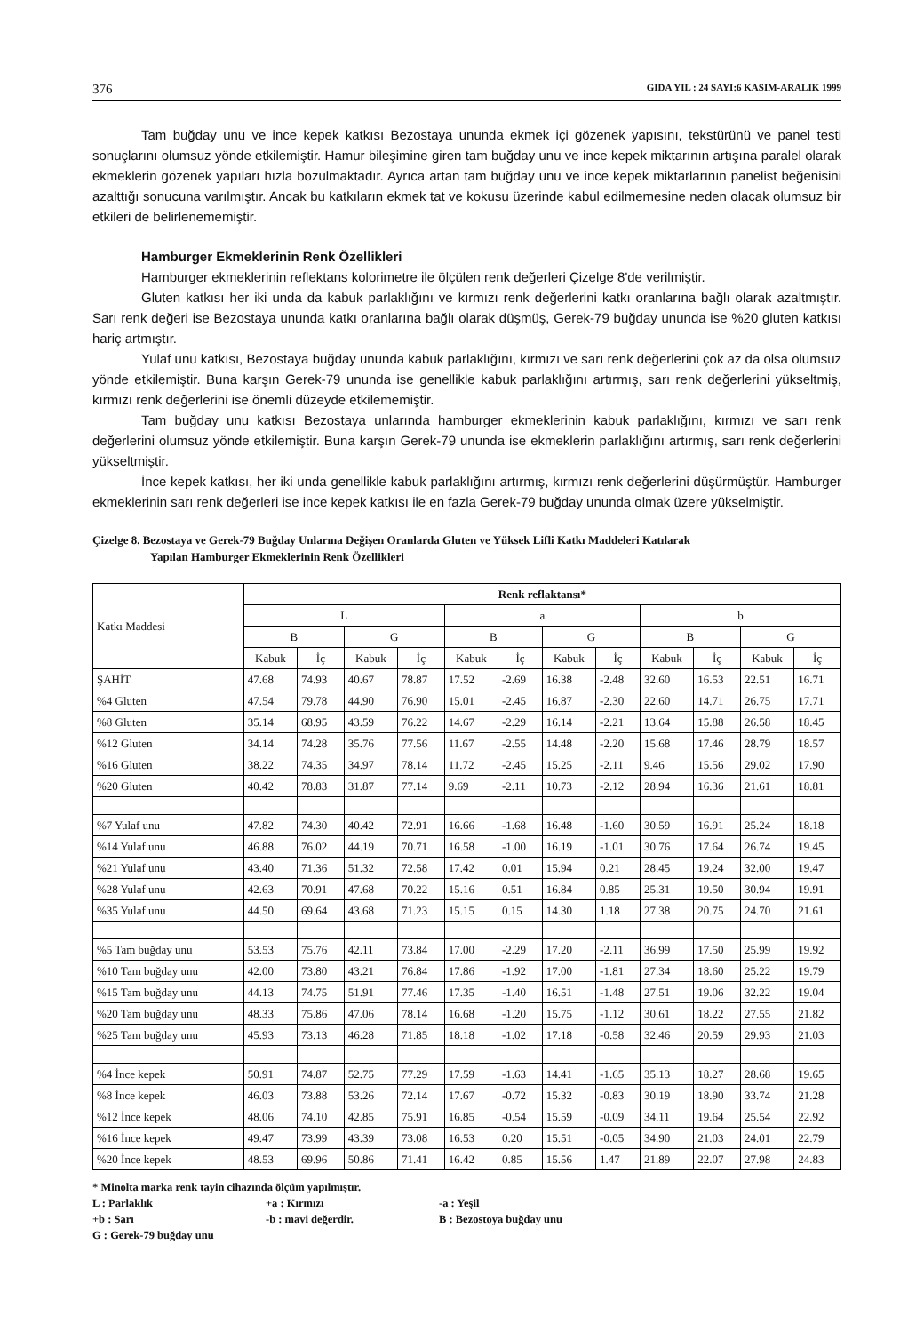376 GIDA YIL : 24 SAYI:6 KASIM-ARALIK 1999
Tam buğday unu ve ince kepek katkısı Bezostaya ununda ekmek içi gözenek yapısını, tekstürünü ve panel testi sonuçlarını olumsuz yönde etkilemiştir. Hamur bileşimine giren tam buğday unu ve ince kepek miktarının artışına paralel olarak ekmeklerin gözenek yapıları hızla bozulmaktadır. Ayrıca artan tam buğday unu ve ince kepek miktarlarının panelist beğenisini azalttığı sonucuna varılmıştır. Ancak bu katkıların ekmek tat ve kokusu üzerinde kabul edilmemesine neden olacak olumsuz bir etkileri de belirlenememiştir.
Hamburger Ekmeklerinin Renk Özellikleri
Hamburger ekmeklerinin reflektans kolorimetre ile ölçülen renk değerleri Çizelge 8'de verilmiştir.
Gluten katkısı her iki unda da kabuk parlaklığını ve kırmızı renk değerlerini katkı oranlarına bağlı olarak azaltmıştır. Sarı renk değeri ise Bezostaya ununda katkı oranlarına bağlı olarak düşmüş, Gerek-79 buğday ununda ise %20 gluten katkısı hariç artmıştır.
Yulaf unu katkısı, Bezostaya buğday ununda kabuk parlaklığını, kırmızı ve sarı renk değerlerini çok az da olsa olumsuz yönde etkilemiştir. Buna karşın Gerek-79 ununda ise genellikle kabuk parlaklığını artırmış, sarı renk değerlerini yükseltmiş, kırmızı renk değerlerini ise önemli düzeyde etkilememiştir.
Tam buğday unu katkısı Bezostaya unlarında hamburger ekmeklerinin kabuk parlaklığını, kırmızı ve sarı renk değerlerini olumsuz yönde etkilemiştir. Buna karşın Gerek-79 ununda ise ekmeklerin parlaklığını artırmış, sarı renk değerlerini yükseltmiştir.
İnce kepek katkısı, her iki unda genellikle kabuk parlaklığını artırmış, kırmızı renk değerlerini düşürmüştür. Hamburger ekmeklerinin sarı renk değerleri ise ince kepek katkısı ile en fazla Gerek-79 buğday ununda olmak üzere yükselmiştir.
Çizelge 8. Bezostaya ve Gerek-79 Buğday Unlarına Değişen Oranlarda Gluten ve Yüksek Lifli Katkı Maddeleri Katılarak
Yapılan Hamburger Ekmeklerinin Renk Özellikleri
| Katkı Maddesi | Renk reflaktansı* | | | | | | | | | | | |
| --- | --- | --- | --- | --- | --- | --- | --- | --- | --- | --- | --- | --- |
| | L | | | | a | | | | b | | | |
| | B | | G | | B | | G | | B | | G | |
| | Kabuk | İç | Kabuk | İç | Kabuk | İç | Kabuk | İç | Kabuk | İç | Kabuk | İç |
| ŞAHİT | 47.68 | 74.93 | 40.67 | 78.87 | 17.52 | -2.69 | 16.38 | -2.48 | 32.60 | 16.53 | 22.51 | 16.71 |
| %4 Gluten | 47.54 | 79.78 | 44.90 | 76.90 | 15.01 | -2.45 | 16.87 | -2.30 | 22.60 | 14.71 | 26.75 | 17.71 |
| %8 Gluten | 35.14 | 68.95 | 43.59 | 76.22 | 14.67 | -2.29 | 16.14 | -2.21 | 13.64 | 15.88 | 26.58 | 18.45 |
| %12 Gluten | 34.14 | 74.28 | 35.76 | 77.56 | 11.67 | -2.55 | 14.48 | -2.20 | 15.68 | 17.46 | 28.79 | 18.57 |
| %16 Gluten | 38.22 | 74.35 | 34.97 | 78.14 | 11.72 | -2.45 | 15.25 | -2.11 | 9.46 | 15.56 | 29.02 | 17.90 |
| %20 Gluten | 40.42 | 78.83 | 31.87 | 77.14 | 9.69 | -2.11 | 10.73 | -2.12 | 28.94 | 16.36 | 21.61 | 18.81 |
| %7 Yulaf unu | 47.82 | 74.30 | 40.42 | 72.91 | 16.66 | -1.68 | 16.48 | -1.60 | 30.59 | 16.91 | 25.24 | 18.18 |
| %14 Yulaf unu | 46.88 | 76.02 | 44.19 | 70.71 | 16.58 | -1.00 | 16.19 | -1.01 | 30.76 | 17.64 | 26.74 | 19.45 |
| %21 Yulaf unu | 43.40 | 71.36 | 51.32 | 72.58 | 17.42 | 0.01 | 15.94 | 0.21 | 28.45 | 19.24 | 32.00 | 19.47 |
| %28 Yulaf unu | 42.63 | 70.91 | 47.68 | 70.22 | 15.16 | 0.51 | 16.84 | 0.85 | 25.31 | 19.50 | 30.94 | 19.91 |
| %35 Yulaf unu | 44.50 | 69.64 | 43.68 | 71.23 | 15.15 | 0.15 | 14.30 | 1.18 | 27.38 | 20.75 | 24.70 | 21.61 |
| %5 Tam buğday unu | 53.53 | 75.76 | 42.11 | 73.84 | 17.00 | -2.29 | 17.20 | -2.11 | 36.99 | 17.50 | 25.99 | 19.92 |
| %10 Tam buğday unu | 42.00 | 73.80 | 43.21 | 76.84 | 17.86 | -1.92 | 17.00 | -1.81 | 27.34 | 18.60 | 25.22 | 19.79 |
| %15 Tam buğday unu | 44.13 | 74.75 | 51.91 | 77.46 | 17.35 | -1.40 | 16.51 | -1.48 | 27.51 | 19.06 | 32.22 | 19.04 |
| %20 Tam buğday unu | 48.33 | 75.86 | 47.06 | 78.14 | 16.68 | -1.20 | 15.75 | -1.12 | 30.61 | 18.22 | 27.55 | 21.82 |
| %25 Tam buğday unu | 45.93 | 73.13 | 46.28 | 71.85 | 18.18 | -1.02 | 17.18 | -0.58 | 32.46 | 20.59 | 29.93 | 21.03 |
| %4 İnce kepek | 50.91 | 74.87 | 52.75 | 77.29 | 17.59 | -1.63 | 14.41 | -1.65 | 35.13 | 18.27 | 28.68 | 19.65 |
| %8 İnce kepek | 46.03 | 73.88 | 53.26 | 72.14 | 17.67 | -0.72 | 15.32 | -0.83 | 30.19 | 18.90 | 33.74 | 21.28 |
| %12 İnce kepek | 48.06 | 74.10 | 42.85 | 75.91 | 16.85 | -0.54 | 15.59 | -0.09 | 34.11 | 19.64 | 25.54 | 22.92 |
| %16 İnce kepek | 49.47 | 73.99 | 43.39 | 73.08 | 16.53 | 0.20 | 15.51 | -0.05 | 34.90 | 21.03 | 24.01 | 22.79 |
| %20 İnce kepek | 48.53 | 69.96 | 50.86 | 71.41 | 16.42 | 0.85 | 15.56 | 1.47 | 21.89 | 22.07 | 27.98 | 24.83 |
* Minolta marka renk tayin cihazında ölçüm yapılmıştır.
L : Parlaklık +a : Kırmızı -a : Yeşil
+b : Sarı -b : mavi değerdir. B : Bezostoya buğday unu
G : Gerek-79 buğday unu